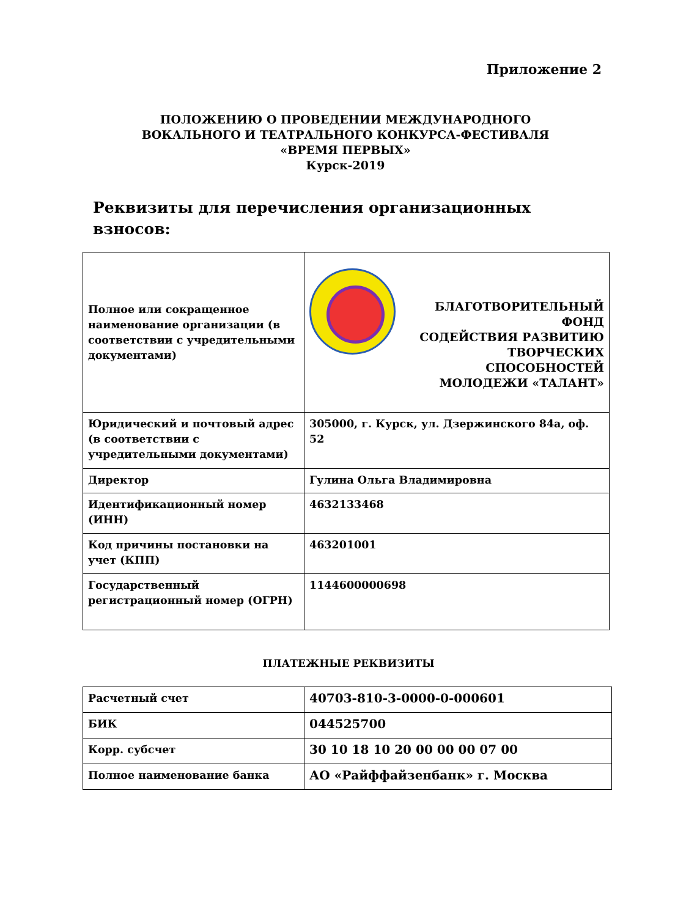Приложение 2
ПОЛОЖЕНИЮ О ПРОВЕДЕНИИ МЕЖДУНАРОДНОГО
ВОКАЛЬНОГО И ТЕАТРАЛЬНОГО КОНКУРСА-ФЕСТИВАЛЯ
«ВРЕМЯ ПЕРВЫХ»
Курск-2019
Реквизиты для перечисления организационных взносов:
| Полное или сокращенное наименование организации (в соответствии с учредительными документами) | БЛАГОТВОРИТЕЛЬНЫЙ ФОНД СОДЕЙСТВИЯ РАЗВИТИЮ ТВОРЧЕСКИХ СПОСОБНОСТЕЙ МОЛОДЕЖИ «ТАЛАНТ» |
| Юридический и почтовый адрес (в соответствии с учредительными документами) | 305000, г. Курск, ул. Дзержинского 84а, оф. 52 |
| Директор | Гулина Ольга Владимировна |
| Идентификационный номер (ИНН) | 4632133468 |
| Код причины постановки на учет (КПП) | 463201001 |
| Государственный регистрационный номер (ОГРН) | 1144600000698 |
ПЛАТЕЖНЫЕ РЕКВИЗИТЫ
| Расчетный счет | 40703-810-3-0000-0-000601 |
| БИК | 044525700 |
| Корр. субсчет | 30 10 18 10 20 00 00 00 07 00 |
| Полное наименование банка | АО «Райффайзенбанк» г. Москва |